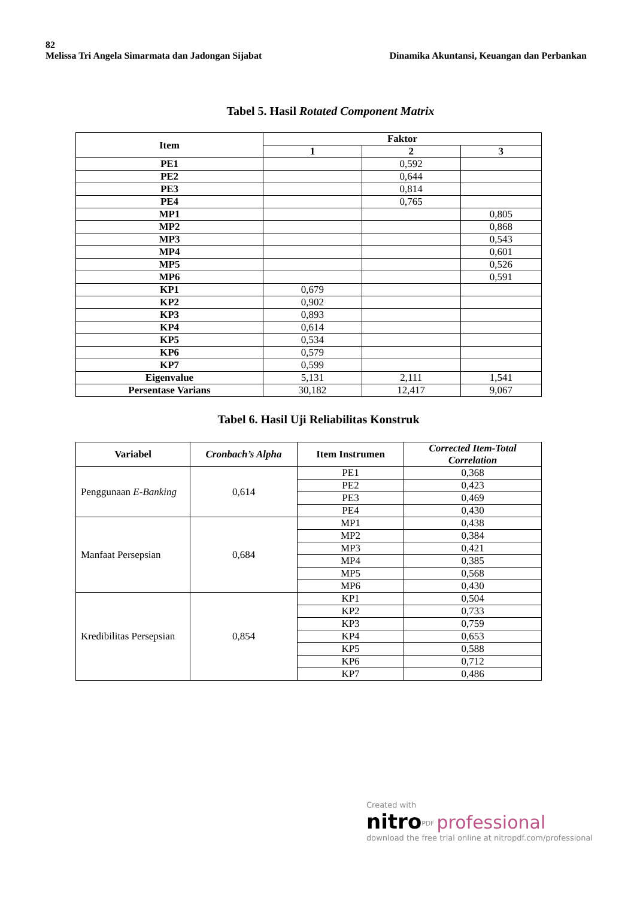82
Melissa Tri Angela Simarmata dan Jadongan Sijabat Dinamika Akuntansi, Keuangan dan Perbankan
Tabel 5. Hasil Rotated Component Matrix
| Item | Faktor | | |
| --- | --- | --- | --- |
| | 1 | 2 | 3 |
| PE1 | | 0,592 | |
| PE2 | | 0,644 | |
| PE3 | | 0,814 | |
| PE4 | | 0,765 | |
| MP1 | | | 0,805 |
| MP2 | | | 0,868 |
| MP3 | | | 0,543 |
| MP4 | | | 0,601 |
| MP5 | | | 0,526 |
| MP6 | | | 0,591 |
| KP1 | 0,679 | | |
| KP2 | 0,902 | | |
| KP3 | 0,893 | | |
| KP4 | 0,614 | | |
| KP5 | 0,534 | | |
| KP6 | 0,579 | | |
| KP7 | 0,599 | | |
| Eigenvalue | 5,131 | 2,111 | 1,541 |
| Persentase Varians | 30,182 | 12,417 | 9,067 |
Tabel 6. Hasil Uji Reliabilitas Konstruk
| Variabel | Cronbach’s Alpha | Item Instrumen | Corrected Item-Total Correlation |
| --- | --- | --- | --- |
| Penggunaan E-Banking | 0,614 | PE1 | 0,368 |
| | | PE2 | 0,423 |
| | | PE3 | 0,469 |
| | | PE4 | 0,430 |
| Manfaat Persepsian | 0,684 | MP1 | 0,438 |
| | | MP2 | 0,384 |
| | | MP3 | 0,421 |
| | | MP4 | 0,385 |
| | | MP5 | 0,568 |
| | | MP6 | 0,430 |
| Kredibilitas Persepsian | 0,854 | KP1 | 0,504 |
| | | KP2 | 0,733 |
| | | KP3 | 0,759 |
| | | KP4 | 0,653 |
| | | KP5 | 0,588 |
| | | KP6 | 0,712 |
| | | KP7 | 0,486 |
Created with
nitro<sup>PDF</sup> professional
download the free trial online at nitropdf.com/professional